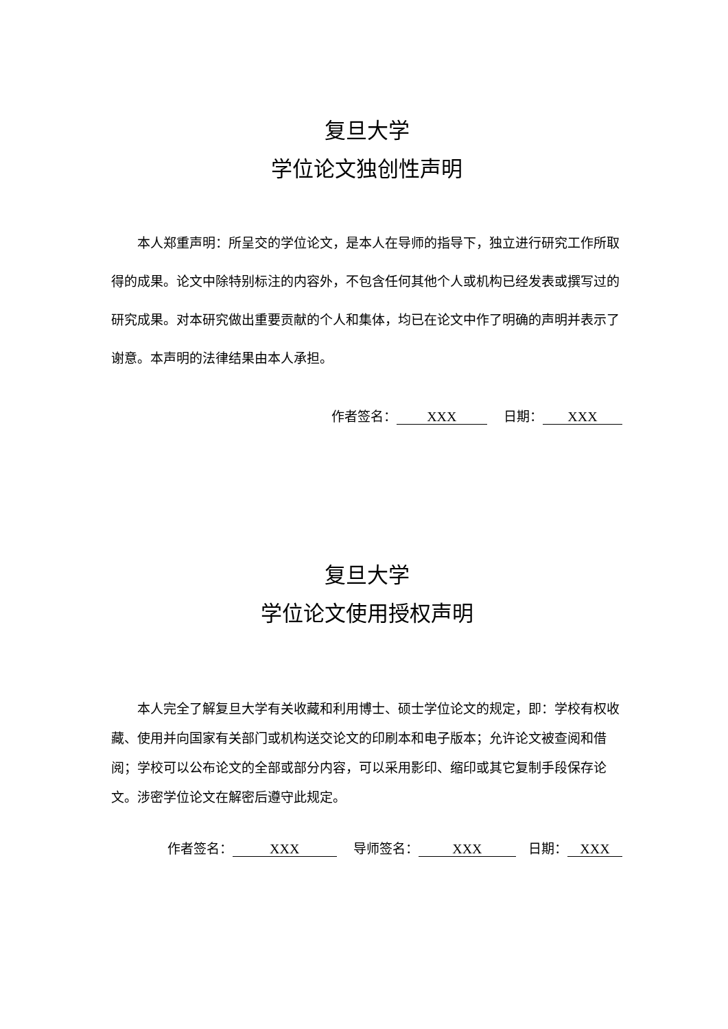复旦大学
学位论文独创性声明
本人郑重声明：所呈交的学位论文，是本人在导师的指导下，独立进行研究工作所取得的成果。论文中除特别标注的内容外，不包含任何其他个人或机构已经发表或撰写过的研究成果。对本研究做出重要贡献的个人和集体，均已在论文中作了明确的声明并表示了谢意。本声明的法律结果由本人承担。
作者签名： XXX 日期： XXX
复旦大学
学位论文使用授权声明
本人完全了解复旦大学有关收藏和利用博士、硕士学位论文的规定，即：学校有权收藏、使用并向国家有关部门或机构送交论文的印刷本和电子版本；允许论文被查阅和借阅；学校可以公布论文的全部或部分内容，可以采用影印、缩印或其它复制手段保存论文。涉密学位论文在解密后遵守此规定。
作者签名： XXX 导师签名： XXX 日期： XXX